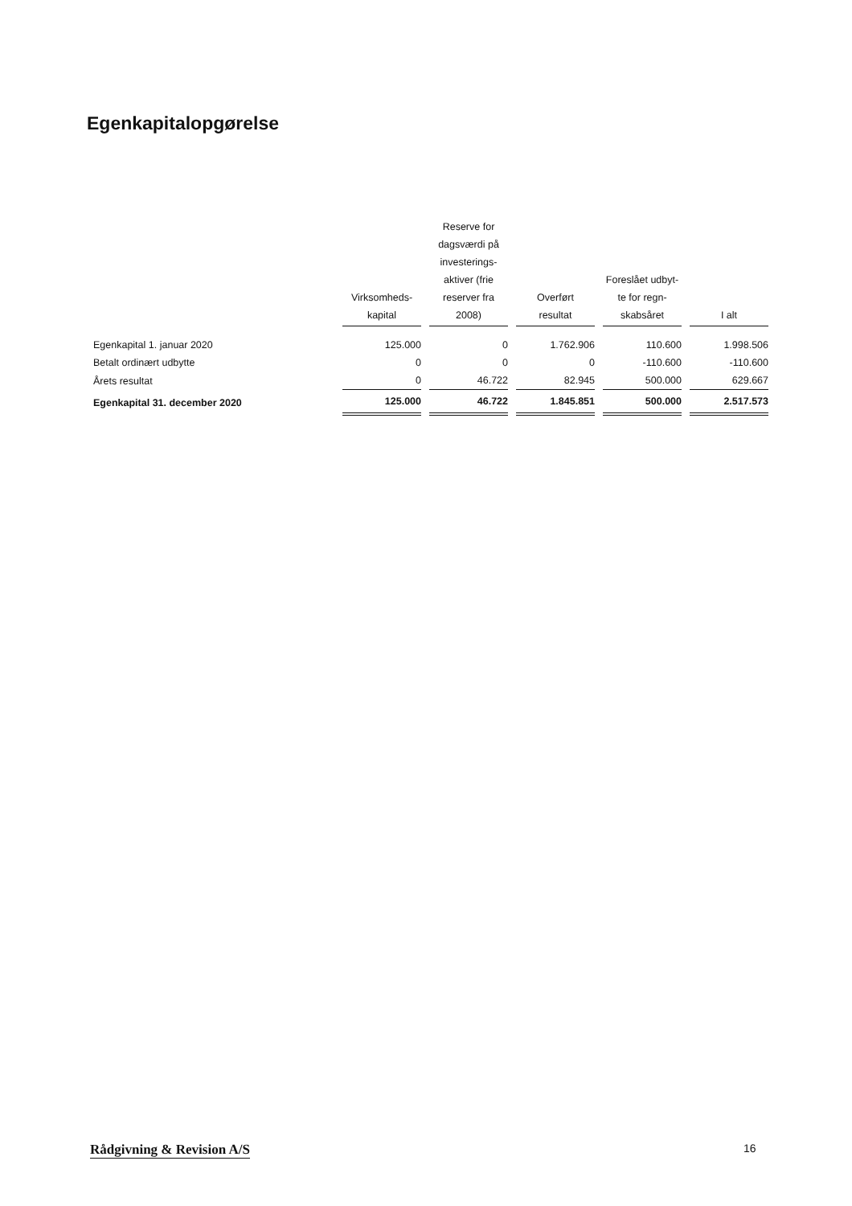Egenkapitalopgørelse
| | Virksomheds- kapital | Reserve for dagsværdi på investerings- aktiver (frie reserver fra 2008) | Overført resultat | Foreslået udbyt- te for regn- skabsåret | I alt |
| --- | --- | --- | --- | --- | --- |
| Egenkapital 1. januar 2020 | 125.000 | 0 | 1.762.906 | 110.600 | 1.998.506 |
| Betalt ordinært udbytte | 0 | 0 | 0 | -110.600 | -110.600 |
| Årets resultat | 0 | 46.722 | 82.945 | 500.000 | 629.667 |
| Egenkapital 31. december 2020 | 125.000 | 46.722 | 1.845.851 | 500.000 | 2.517.573 |
Rådgivning & Revision A/S 16